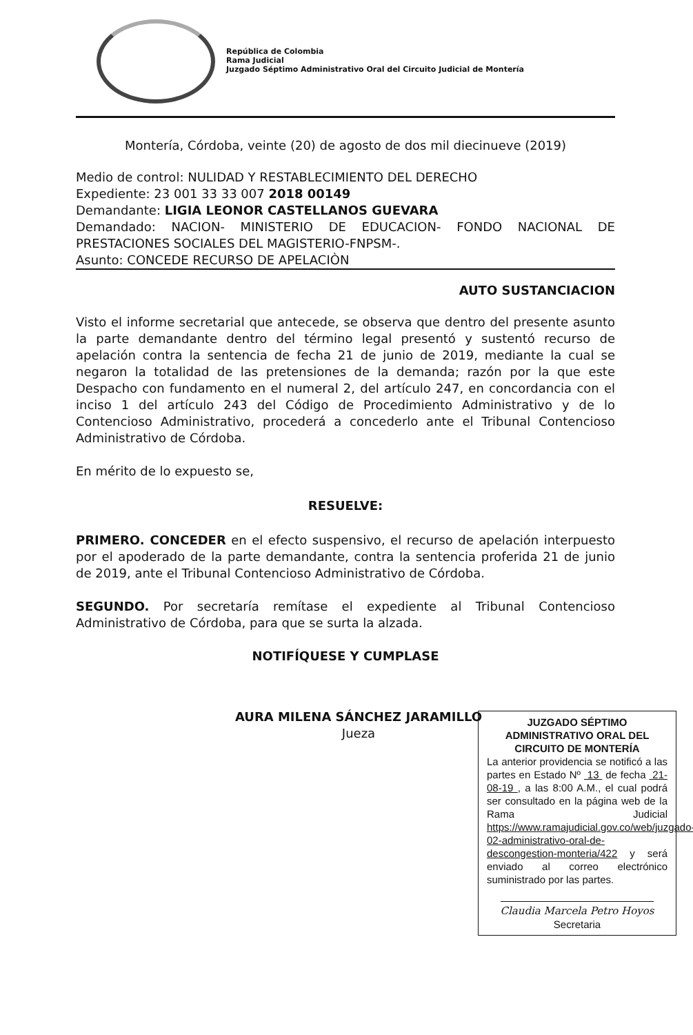República de Colombia
Rama Judicial
Juzgado Séptimo Administrativo Oral del Circuito Judicial de Montería
Montería, Córdoba, veinte (20) de agosto de dos mil diecinueve (2019)
Medio de control: NULIDAD Y RESTABLECIMIENTO DEL DERECHO
Expediente: 23 001 33 33 007 2018 00149
Demandante: LIGIA LEONOR CASTELLANOS GUEVARA
Demandado: NACION- MINISTERIO DE EDUCACION- FONDO NACIONAL DE PRESTACIONES SOCIALES DEL MAGISTERIO-FNPSM-.
Asunto: CONCEDE RECURSO DE APELACIÒN
AUTO SUSTANCIACION
Visto el informe secretarial que antecede, se observa que dentro del presente asunto la parte demandante dentro del término legal presentó y sustentó recurso de apelación contra la sentencia de fecha 21 de junio de 2019, mediante la cual se negaron la totalidad de las pretensiones de la demanda; razón por la que este Despacho con fundamento en el numeral 2, del artículo 247, en concordancia con el inciso 1 del artículo 243 del Código de Procedimiento Administrativo y de lo Contencioso Administrativo, procederá a concederlo ante el Tribunal Contencioso Administrativo de Córdoba.
En mérito de lo expuesto se,
RESUELVE:
PRIMERO. CONCEDER en el efecto suspensivo, el recurso de apelación interpuesto por el apoderado de la parte demandante, contra la sentencia proferida 21 de junio de 2019, ante el Tribunal Contencioso Administrativo de Córdoba.
SEGUNDO. Por secretaría remítase el expediente al Tribunal Contencioso Administrativo de Córdoba, para que se surta la alzada.
NOTIFÍQUESE Y CUMPLASE
AURA MILENA SÁNCHEZ JARAMILLO
Jueza
JUZGADO SÉPTIMO ADMINISTRATIVO ORAL DEL CIRCUITO DE MONTERÍA
La anterior providencia se notificó a las partes en Estado Nº 13 de fecha 21-08-19 , a las 8:00 A.M., el cual podrá ser consultado en la página web de la Rama Judicial https://www.ramajudicial.gov.co/web/juzgado-02-administrativo-oral-de-descongestion-monteria/422 y será enviado al correo electrónico suministrado por las partes.
Claudia Marcela Petro Hoyos
Secretaria